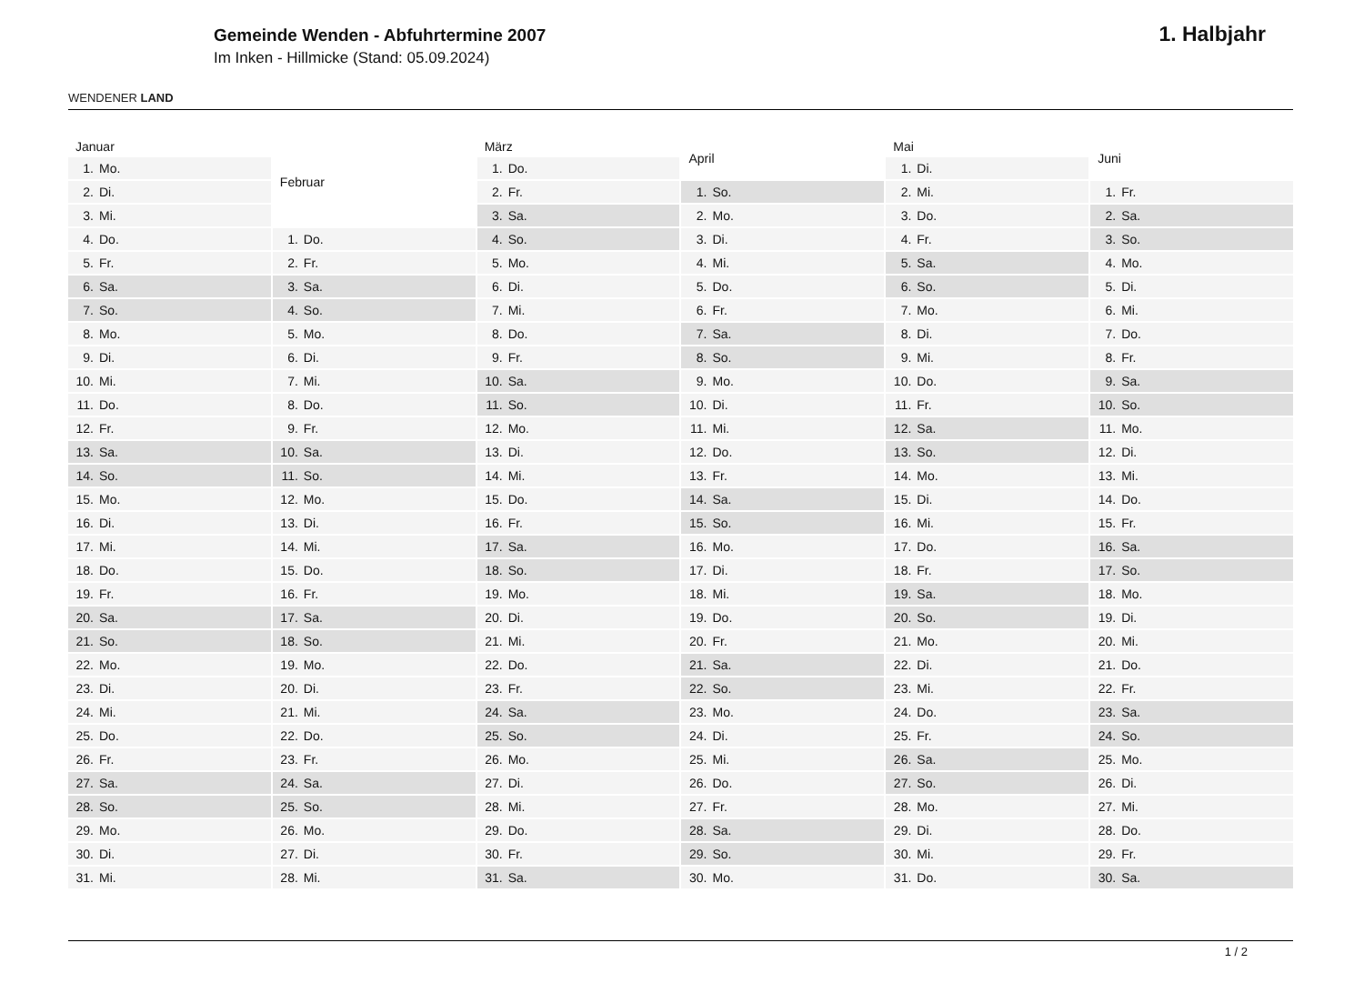WENDENER LAND
Gemeinde Wenden - Abfuhrtermine 2007
Im Inken - Hillmicke (Stand: 05.09.2024)
1. Halbjahr
| Januar | |
| --- | --- |
| 1. | Mo. |
| 2. | Di. |
| 3. | Mi. |
| 4. | Do. |
| 5. | Fr. |
| 6. | Sa. |
| 7. | So. |
| 8. | Mo. |
| 9. | Di. |
| 10. | Mi. |
| 11. | Do. |
| 12. | Fr. |
| 13. | Sa. |
| 14. | So. |
| 15. | Mo. |
| 16. | Di. |
| 17. | Mi. |
| 18. | Do. |
| 19. | Fr. |
| 20. | Sa. |
| 21. | So. |
| 22. | Mo. |
| 23. | Di. |
| 24. | Mi. |
| 25. | Do. |
| 26. | Fr. |
| 27. | Sa. |
| 28. | So. |
| 29. | Mo. |
| 30. | Di. |
| 31. | Mi. |
| Februar | |
| --- | --- |
| 1. | Do. |
| 2. | Fr. |
| 3. | Sa. |
| 4. | So. |
| 5. | Mo. |
| 6. | Di. |
| 7. | Mi. |
| 8. | Do. |
| 9. | Fr. |
| 10. | Sa. |
| 11. | So. |
| 12. | Mo. |
| 13. | Di. |
| 14. | Mi. |
| 15. | Do. |
| 16. | Fr. |
| 17. | Sa. |
| 18. | So. |
| 19. | Mo. |
| 20. | Di. |
| 21. | Mi. |
| 22. | Do. |
| 23. | Fr. |
| 24. | Sa. |
| 25. | So. |
| 26. | Mo. |
| 27. | Di. |
| 28. | Mi. |
| März | |
| --- | --- |
| 1. | Do. |
| 2. | Fr. |
| 3. | Sa. |
| 4. | So. |
| 5. | Mo. |
| 6. | Di. |
| 7. | Mi. |
| 8. | Do. |
| 9. | Fr. |
| 10. | Sa. |
| 11. | So. |
| 12. | Mo. |
| 13. | Di. |
| 14. | Mi. |
| 15. | Do. |
| 16. | Fr. |
| 17. | Sa. |
| 18. | So. |
| 19. | Mo. |
| 20. | Di. |
| 21. | Mi. |
| 22. | Do. |
| 23. | Fr. |
| 24. | Sa. |
| 25. | So. |
| 26. | Mo. |
| 27. | Di. |
| 28. | Mi. |
| 29. | Do. |
| 30. | Fr. |
| 31. | Sa. |
| April | |
| --- | --- |
| 1. | So. |
| 2. | Mo. |
| 3. | Di. |
| 4. | Mi. |
| 5. | Do. |
| 6. | Fr. |
| 7. | Sa. |
| 8. | So. |
| 9. | Mo. |
| 10. | Di. |
| 11. | Mi. |
| 12. | Do. |
| 13. | Fr. |
| 14. | Sa. |
| 15. | So. |
| 16. | Mo. |
| 17. | Di. |
| 18. | Mi. |
| 19. | Do. |
| 20. | Fr. |
| 21. | Sa. |
| 22. | So. |
| 23. | Mo. |
| 24. | Di. |
| 25. | Mi. |
| 26. | Do. |
| 27. | Fr. |
| 28. | Sa. |
| 29. | So. |
| 30. | Mo. |
| Mai | |
| --- | --- |
| 1. | Di. |
| 2. | Mi. |
| 3. | Do. |
| 4. | Fr. |
| 5. | Sa. |
| 6. | So. |
| 7. | Mo. |
| 8. | Di. |
| 9. | Mi. |
| 10. | Do. |
| 11. | Fr. |
| 12. | Sa. |
| 13. | So. |
| 14. | Mo. |
| 15. | Di. |
| 16. | Mi. |
| 17. | Do. |
| 18. | Fr. |
| 19. | Sa. |
| 20. | So. |
| 21. | Mo. |
| 22. | Di. |
| 23. | Mi. |
| 24. | Do. |
| 25. | Fr. |
| 26. | Sa. |
| 27. | So. |
| 28. | Mo. |
| 29. | Di. |
| 30. | Mi. |
| 31. | Do. |
| Juni | |
| --- | --- |
| 1. | Fr. |
| 2. | Sa. |
| 3. | So. |
| 4. | Mo. |
| 5. | Di. |
| 6. | Mi. |
| 7. | Do. |
| 8. | Fr. |
| 9. | Sa. |
| 10. | So. |
| 11. | Mo. |
| 12. | Di. |
| 13. | Mi. |
| 14. | Do. |
| 15. | Fr. |
| 16. | Sa. |
| 17. | So. |
| 18. | Mo. |
| 19. | Di. |
| 20. | Mi. |
| 21. | Do. |
| 22. | Fr. |
| 23. | Sa. |
| 24. | So. |
| 25. | Mo. |
| 26. | Di. |
| 27. | Mi. |
| 28. | Do. |
| 29. | Fr. |
| 30. | Sa. |
1 / 2